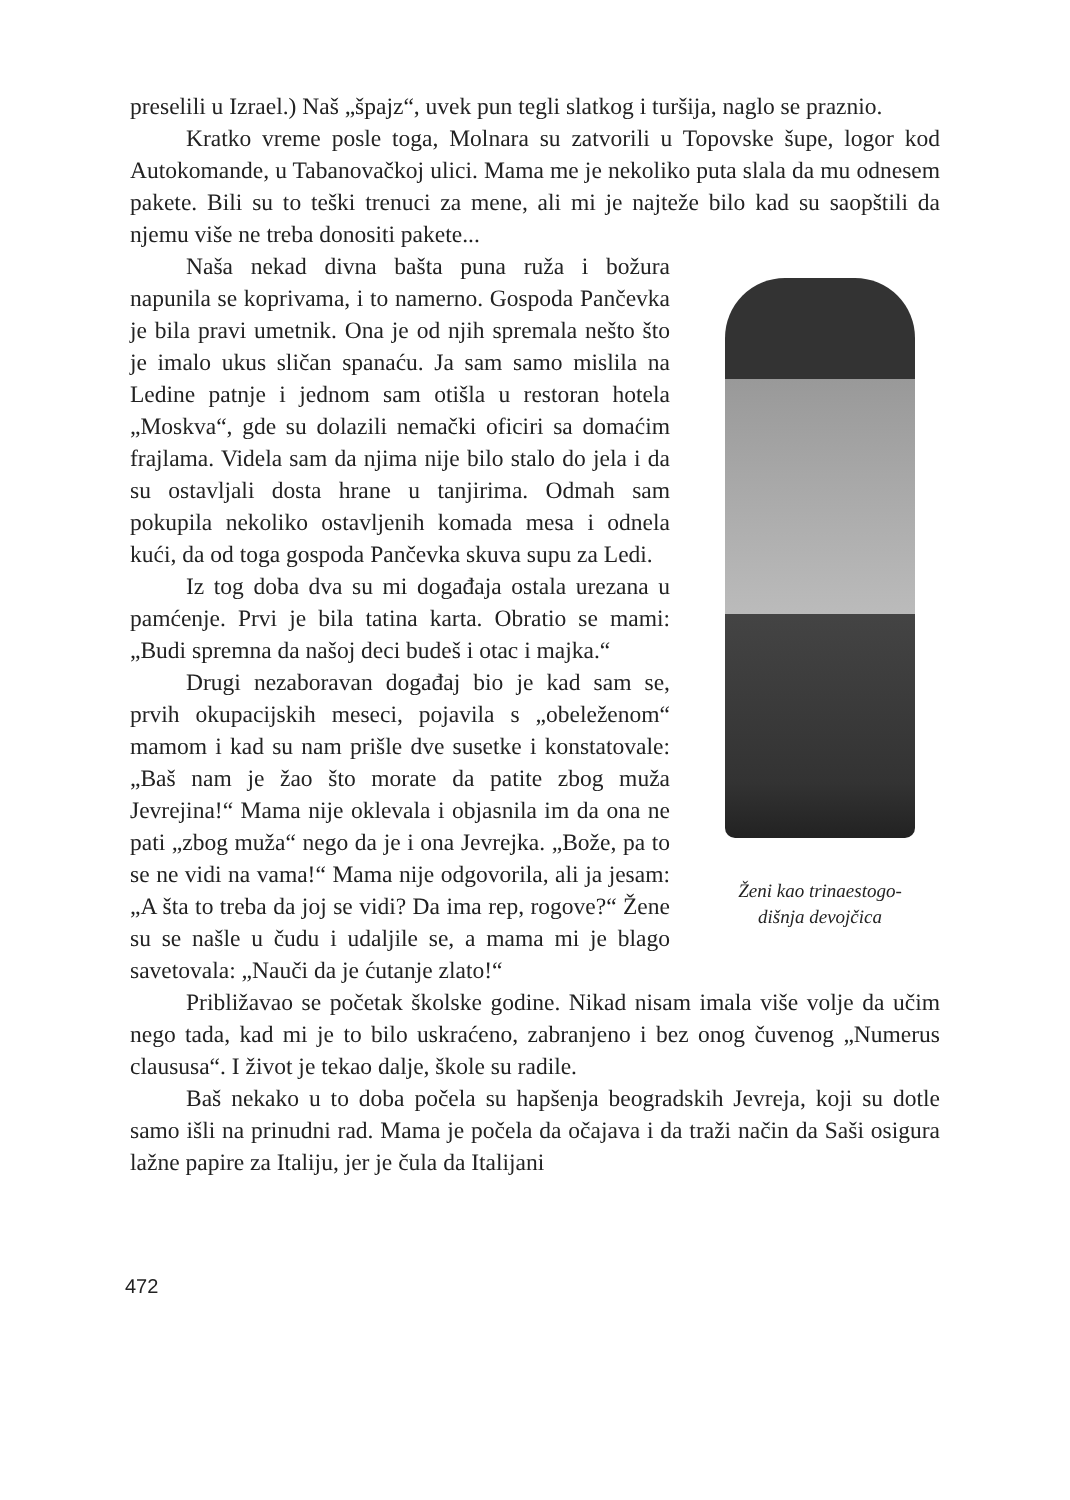preselili u Izrael.) Naš „špajz“, uvek pun tegli slatkog i turšija, naglo se praznio.
Kratko vreme posle toga, Molnara su zatvorili u Topovske šupe, logor kod Autokomande, u Tabanovačkoj ulici. Mama me je nekoliko puta slala da mu odnesem pakete. Bili su to teški trenuci za mene, ali mi je najteže bilo kad su saopštili da njemu više ne treba donositi pakete...
Ženi kao trinaestogo-
dišnja devojčica
Naša nekad divna bašta puna ruža i božura napunila se koprivama, i to namerno. Gospoda Pančevka je bila pravi umetnik. Ona je od njih spremala nešto što je imalo ukus sličan spanaću. Ja sam samo mislila na Ledine patnje i jednom sam otišla u restoran hotela „Moskva“, gde su dolazili nemački oficiri sa domaćim frajlama. Videla sam da njima nije bilo stalo do jela i da su ostavljali dosta hrane u tanjirima. Odmah sam pokupila nekoliko ostavljenih komada mesa i odnela kući, da od toga gospoda Pančevka skuva supu za Ledi.
Iz tog doba dva su mi događaja ostala urezana u pamćenje. Prvi je bila tatina karta. Obratio se mami: „Budi spremna da našoj deci budeš i otac i majka.“
Drugi nezaboravan događaj bio je kad sam se, prvih okupacijskih meseci, pojavila s „obeleženom“ mamom i kad su nam prišle dve susetke i konstatovale: „Baš nam je žao što morate da patite zbog muža Jevrejina!“ Mama nije oklevala i objasnila im da ona ne pati „zbog muža“ nego da je i ona Jevrejka. „Bože, pa to se ne vidi na vama!“ Mama nije odgovorila, ali ja jesam: „A šta to treba da joj se vidi? Da ima rep, rogove?“ Žene su se našle u čudu i udaljile se, a mama mi je blago savetovala: „Nauči da je ćutanje zlato!“
Približavao se početak školske godine. Nikad nisam imala više volje da učim nego tada, kad mi je to bilo uskraćeno, zabranjeno i bez onog čuvenog „Numerus claususa“. I život je tekao dalje, škole su radile.
Baš nekako u to doba počela su hapšenja beogradskih Jevreja, koji su dotle samo išli na prinudni rad. Mama je počela da očajava i da traži način da Saši osigura lažne papire za Italiju, jer je čula da Italijani
472